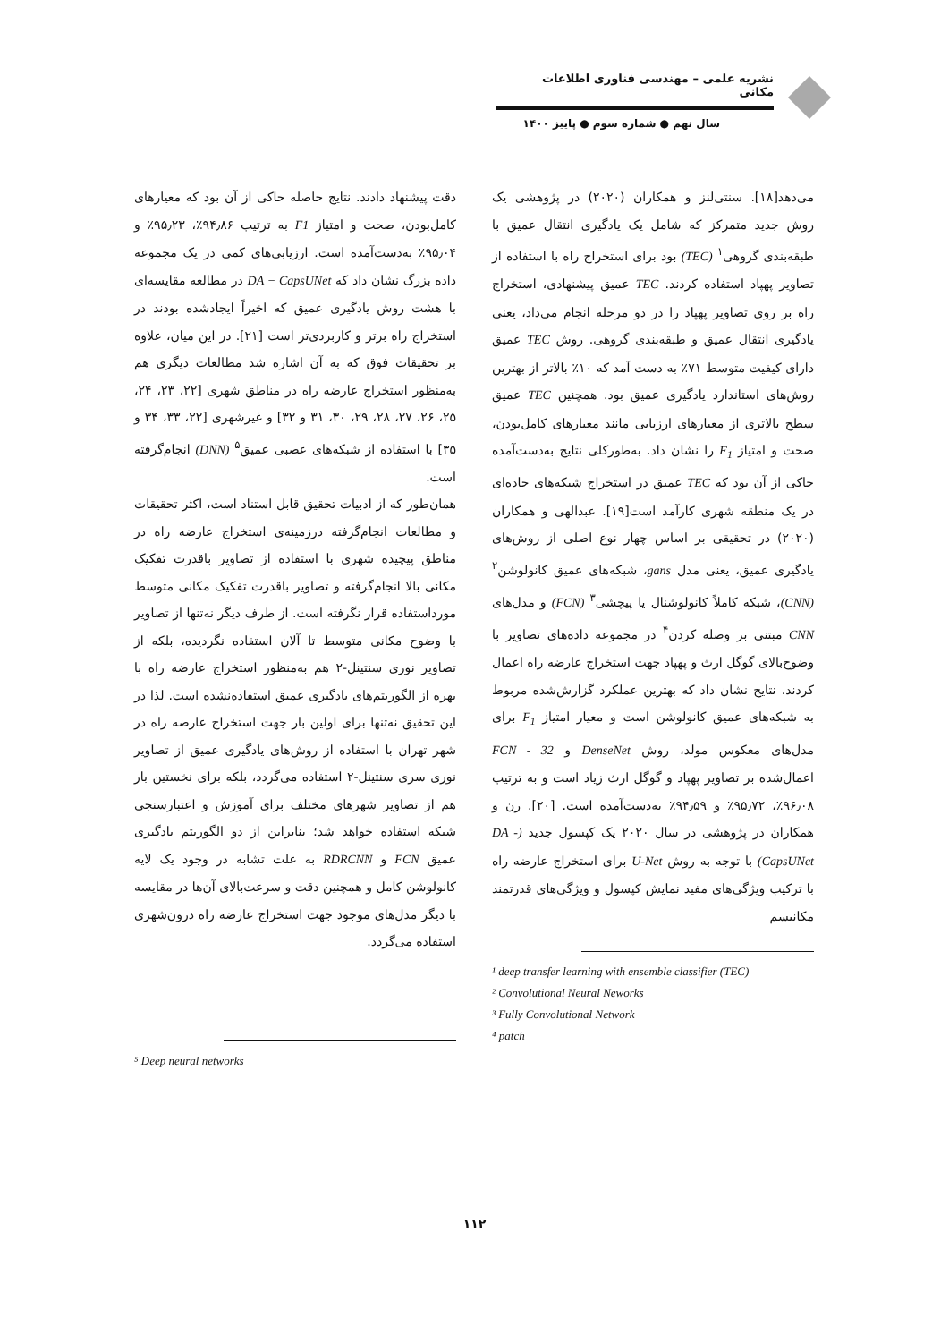نشریه علمی – مهندسی فناوری اطلاعات مکانی
سال نهم ● شماره سوم ● پاییز ۱۴۰۰
می‌دهد[۱۸]. سنتی‌لنز و همکاران (۲۰۲۰) در پژوهشی یک روش جدید متمرکز که شامل یک یادگیری انتقال عمیق با طبقه‌بندی گروهی<sup>۱</sup> (TEC) بود برای استخراج راه با استفاده از تصاویر پهپاد استفاده کردند. TEC عمیق پیشنهادی، استخراج راه بر روی تصاویر پهپاد را در دو مرحله انجام می‌داد، یعنی یادگیری انتقال عمیق و طبقه‌بندی گروهی. روش TEC عمیق دارای کیفیت متوسط ۷۱٪ به دست آمد که ۱۰٪ بالاتر از بهترین روش‌های استاندارد یادگیری عمیق بود. همچنین TEC عمیق سطح بالاتری از معیارهای ارزیابی مانند معیارهای کامل‌بودن، صحت و امتیاز F<sub>1</sub> را نشان داد. به‌طورکلی نتایج به‌دست‌آمده حاکی از آن بود که TEC عمیق در استخراج شبکه‌های جاده‌ای در یک منطقه شهری کارآمد است[۱۹]. عبدالهی و همکاران (۲۰۲۰) در تحقیقی بر اساس چهار نوع اصلی از روش‌های یادگیری عمیق، یعنی مدل gans، شبکه‌های عمیق کانولوشن<sup>۲</sup> (CNN)، شبکه کاملاً کانولوشنال یا پیچشی<sup>۳</sup> (FCN) و مدل‌های CNN مبتنی بر وصله کردن<sup>۴</sup> در مجموعه داده‌های تصاویر با وضوح‌بالای گوگل ارث و پهپاد جهت استخراج عارضه راه اعمال کردند. نتایج نشان داد که بهترین عملکرد گزارش‌شده مربوط به شبکه‌های عمیق کانولوشن است و معیار امتیاز F<sub>1</sub> برای مدل‌های معکوس مولد، روش DenseNet و FCN - 32 اعمال‌شده بر تصاویر پهپاد و گوگل ارث زیاد است و به ترتیب ۹۶٫۰۸٪، ۹۵٫۷۲٪ و ۹۴٫۵۹٪ به‌دست‌آمده است. [۲۰]. رن و همکاران در پژوهشی در سال ۲۰۲۰ یک کپسول جدید (DA - CapsUNet) با توجه به روش U-Net برای استخراج عارضه راه با ترکیب ویژگی‌های مفید نمایش کپسول و ویژگی‌های قدرتمند مکانیسم
¹ deep transfer learning with ensemble classifier (TEC)
² Convolutional Neural Neworks
³ Fully Convolutional Network
⁴ patch
دقت پیشنهاد دادند. نتایج حاصله حاکی از آن بود که معیارهای کامل‌بودن، صحت و امتیاز F1 به ترتیب ۹۴٫۸۶٪، ۹۵٫۲۳٪ و ۹۵٫۰۴٪ به‌دست‌آمده است. ارزیابی‌های کمی در یک مجموعه داده بزرگ نشان داد که DA − CapsUNet در مطالعه مقایسه‌ای با هشت روش یادگیری عمیق که اخیراً ایجادشده بودند در استخراج راه برتر و کاربردی‌تر است [۲۱]. در این میان، علاوه بر تحقیقات فوق که به آن اشاره شد مطالعات دیگری هم به‌منظور استخراج عارضه راه در مناطق شهری [۲۲، ۲۳، ۲۴، ۲۵، ۲۶، ۲۷، ۲۸، ۲۹، ۳۰، ۳۱ و ۳۲] و غیرشهری [۲۲، ۳۳، ۳۴ و ۳۵] با استفاده از شبکه‌های عصبی عمیق<sup>۵</sup> (DNN) انجام‌گرفته است.
همان‌طور که از ادبیات تحقیق قابل استناد است، اکثر تحقیقات و مطالعات انجام‌گرفته درزمینه‌ی استخراج عارضه راه در مناطق پیچیده شهری با استفاده از تصاویر باقدرت تفکیک مکانی بالا انجام‌گرفته و تصاویر باقدرت تفکیک مکانی متوسط مورداستفاده قرار نگرفته است. از طرف دیگر نه‌تنها از تصاویر با وضوح مکانی متوسط تا آلان استفاده نگردیده، بلکه از تصاویر نوری سنتینل-۲ هم به‌منظور استخراج عارضه راه با بهره از الگوریتم‌های یادگیری عمیق استفاده‌نشده است. لذا در این تحقیق نه‌تنها برای اولین بار جهت استخراج عارضه راه در شهر تهران با استفاده از روش‌های یادگیری عمیق از تصاویر نوری سری سنتینل-۲ استفاده می‌گردد، بلکه برای نخستین بار هم از تصاویر شهرهای مختلف برای آموزش و اعتبارسنجی شبکه استفاده خواهد شد؛ بنابراین از دو الگوریتم یادگیری عمیق FCN و RDRCNN به علت تشابه در وجود یک لایه کانولوشن کامل و همچنین دقت و سرعت‌بالای آن‌ها در مقایسه با دیگر مدل‌های موجود جهت استخراج عارضه راه درون‌شهری استفاده می‌گردد.
⁵ Deep neural networks
۱۱۲